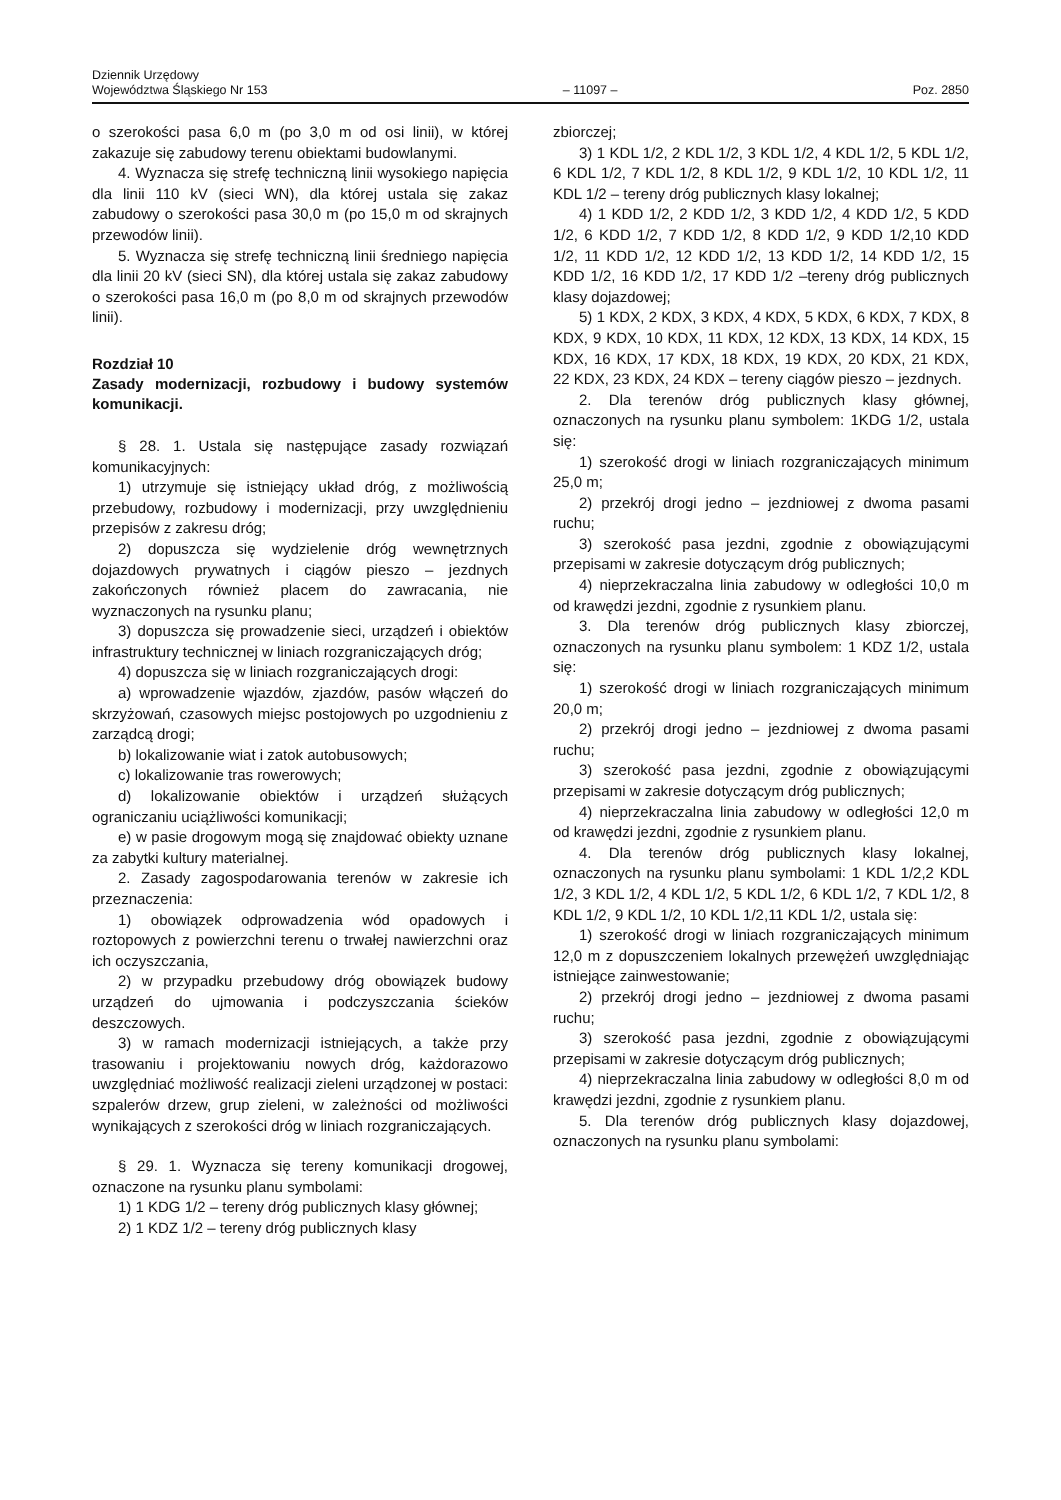Dziennik Urzędowy
Województwa Śląskiego Nr 153
– 11097 –
Poz. 2850
o szerokości pasa 6,0 m (po 3,0 m od osi linii), w której zakazuje się zabudowy terenu obiektami budowlanymi.
4. Wyznacza się strefę techniczną linii wysokiego napięcia dla linii 110 kV (sieci WN), dla której ustala się zakaz zabudowy o szerokości pasa 30,0 m (po 15,0 m od skrajnych przewodów linii).
5. Wyznacza się strefę techniczną linii średniego napięcia dla linii 20 kV (sieci SN), dla której ustala się zakaz zabudowy o szerokości pasa 16,0 m (po 8,0 m od skrajnych przewodów linii).
Rozdział 10
Zasady modernizacji, rozbudowy i budowy systemów komunikacji.
§ 28. 1. Ustala się następujące zasady rozwiązań komunikacyjnych:
1) utrzymuje się istniejący układ dróg, z możliwością przebudowy, rozbudowy i modernizacji, przy uwzględnieniu przepisów z zakresu dróg;
2) dopuszcza się wydzielenie dróg wewnętrznych dojazdowych prywatnych i ciągów pieszo – jezdnych zakończonych również placem do zawracania, nie wyznaczonych na rysunku planu;
3) dopuszcza się prowadzenie sieci, urządzeń i obiektów infrastruktury technicznej w liniach rozgraniczających dróg;
4) dopuszcza się w liniach rozgraniczających drogi:
a) wprowadzenie wjazdów, zjazdów, pasów włączeń do skrzyżowań, czasowych miejsc postojowych po uzgodnieniu z zarządcą drogi;
b) lokalizowanie wiat i zatok autobusowych;
c) lokalizowanie tras rowerowych;
d) lokalizowanie obiektów i urządzeń służących ograniczaniu uciążliwości komunikacji;
e) w pasie drogowym mogą się znajdować obiekty uznane za zabytki kultury materialnej.
2. Zasady zagospodarowania terenów w zakresie ich przeznaczenia:
1) obowiązek odprowadzenia wód opadowych i roztopowych z powierzchni terenu o trwałej nawierzchni oraz ich oczyszczania,
2) w przypadku przebudowy dróg obowiązek budowy urządzeń do ujmowania i podczyszczania ścieków deszczowych.
3) w ramach modernizacji istniejących, a także przy trasowaniu i projektowaniu nowych dróg, każdorazowo uwzględniać możliwość realizacji zieleni urządzonej w postaci: szpalerów drzew, grup zieleni, w zależności od możliwości wynikających z szerokości dróg w liniach rozgraniczających.
§ 29. 1. Wyznacza się tereny komunikacji drogowej, oznaczone na rysunku planu symbolami:
1) 1 KDG 1/2 – tereny dróg publicznych klasy głównej;
2) 1 KDZ 1/2 – tereny dróg publicznych klasy
zbiorczej;
3) 1 KDL 1/2, 2 KDL 1/2, 3 KDL 1/2, 4 KDL 1/2, 5 KDL 1/2, 6 KDL 1/2, 7 KDL 1/2, 8 KDL 1/2, 9 KDL 1/2, 10 KDL 1/2, 11 KDL 1/2 – tereny dróg publicznych klasy lokalnej;
4) 1 KDD 1/2, 2 KDD 1/2, 3 KDD 1/2, 4 KDD 1/2, 5 KDD 1/2, 6 KDD 1/2, 7 KDD 1/2, 8 KDD 1/2, 9 KDD 1/2,10 KDD 1/2, 11 KDD 1/2, 12 KDD 1/2, 13 KDD 1/2, 14 KDD 1/2, 15 KDD 1/2, 16 KDD 1/2, 17 KDD 1/2 –tereny dróg publicznych klasy dojazdowej;
5) 1 KDX, 2 KDX, 3 KDX, 4 KDX, 5 KDX, 6 KDX, 7 KDX, 8 KDX, 9 KDX, 10 KDX, 11 KDX, 12 KDX, 13 KDX, 14 KDX, 15 KDX, 16 KDX, 17 KDX, 18 KDX, 19 KDX, 20 KDX, 21 KDX, 22 KDX, 23 KDX, 24 KDX – tereny ciągów pieszo – jezdnych.
2. Dla terenów dróg publicznych klasy głównej, oznaczonych na rysunku planu symbolem: 1KDG 1/2, ustala się:
1) szerokość drogi w liniach rozgraniczających minimum 25,0 m;
2) przekrój drogi jedno – jezdniowej z dwoma pasami ruchu;
3) szerokość pasa jezdni, zgodnie z obowiązującymi przepisami w zakresie dotyczącym dróg publicznych;
4) nieprzekraczalna linia zabudowy w odległości 10,0 m od krawędzi jezdni, zgodnie z rysunkiem planu.
3. Dla terenów dróg publicznych klasy zbiorczej, oznaczonych na rysunku planu symbolem: 1 KDZ 1/2, ustala się:
1) szerokość drogi w liniach rozgraniczających minimum 20,0 m;
2) przekrój drogi jedno – jezdniowej z dwoma pasami ruchu;
3) szerokość pasa jezdni, zgodnie z obowiązującymi przepisami w zakresie dotyczącym dróg publicznych;
4) nieprzekraczalna linia zabudowy w odległości 12,0 m od krawędzi jezdni, zgodnie z rysunkiem planu.
4. Dla terenów dróg publicznych klasy lokalnej, oznaczonych na rysunku planu symbolami: 1 KDL 1/2,2 KDL 1/2, 3 KDL 1/2, 4 KDL 1/2, 5 KDL 1/2, 6 KDL 1/2, 7 KDL 1/2, 8 KDL 1/2, 9 KDL 1/2, 10 KDL 1/2,11 KDL 1/2, ustala się:
1) szerokość drogi w liniach rozgraniczających minimum 12,0 m z dopuszczeniem lokalnych przewężeń uwzględniając istniejące zainwestowanie;
2) przekrój drogi jedno – jezdniowej z dwoma pasami ruchu;
3) szerokość pasa jezdni, zgodnie z obowiązującymi przepisami w zakresie dotyczącym dróg publicznych;
4) nieprzekraczalna linia zabudowy w odległości 8,0 m od krawędzi jezdni, zgodnie z rysunkiem planu.
5. Dla terenów dróg publicznych klasy dojazdowej, oznaczonych na rysunku planu symbolami: